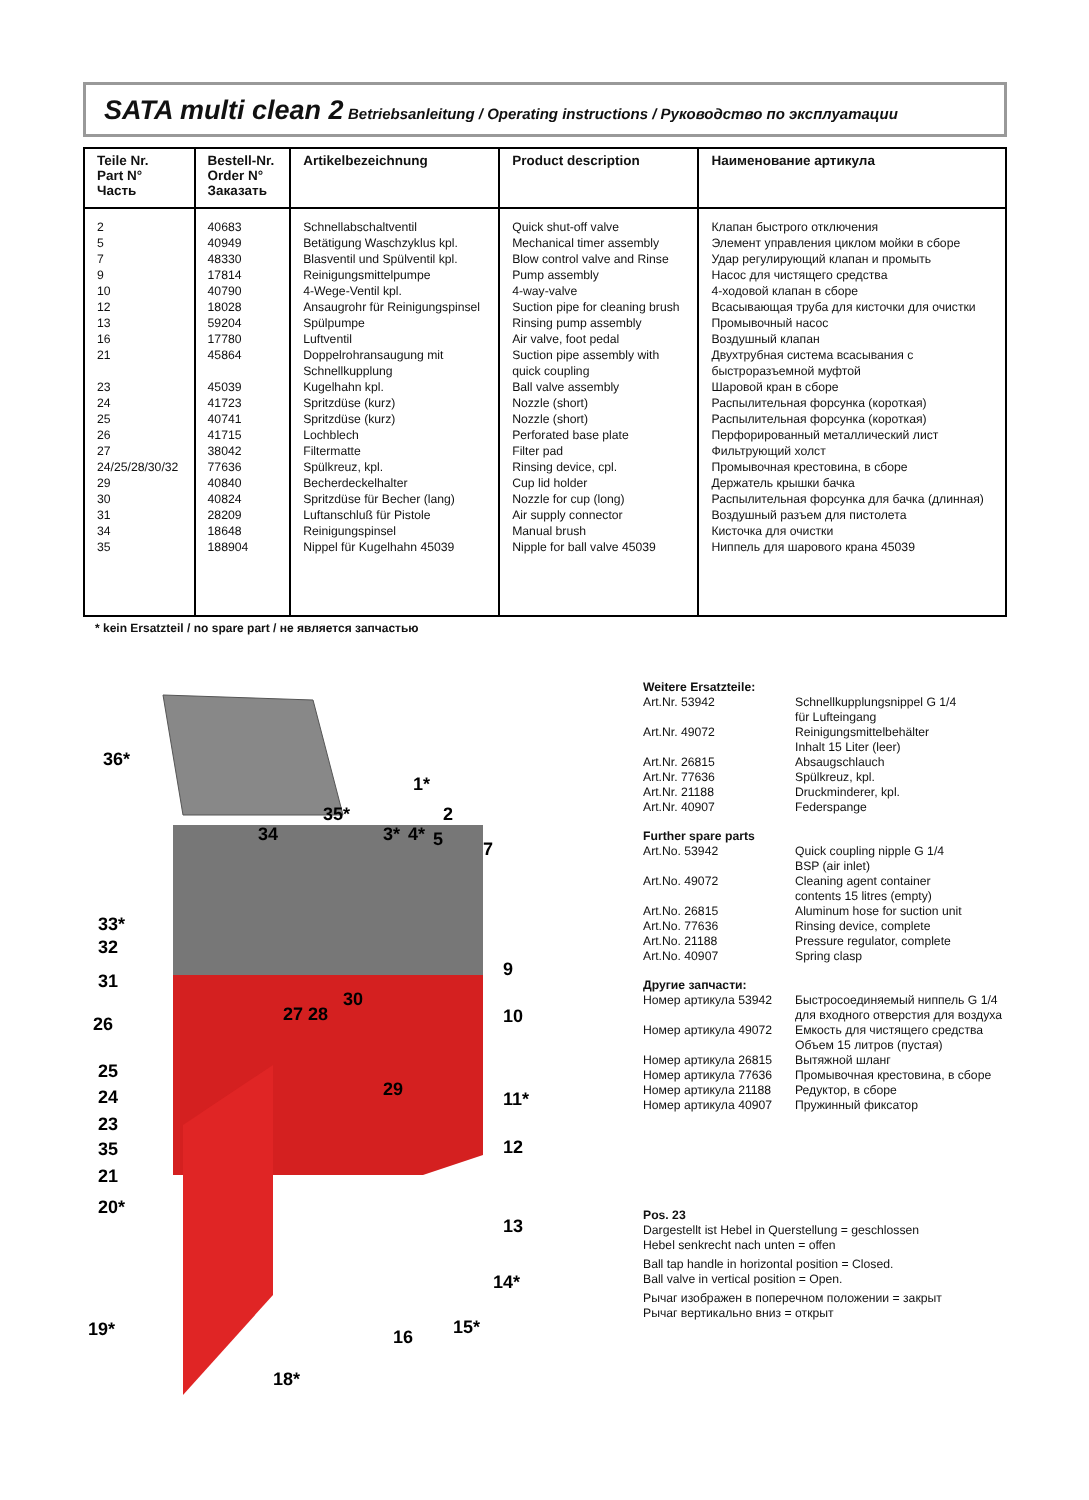SATA multi clean 2 Betriebsanleitung / Operating instructions / Руководство по эксплуатации
| Teile Nr. Part N° Часть | Bestell-Nr. Order N° Заказать | Artikelbezeichnung | Product description | Наименование артикула |
| --- | --- | --- | --- | --- |
| 2 5 7 9 10 12 13 16 21 23 24 25 26 27 24/25/28/30/32 29 30 31 34 35 | 40683 40949 48330 17814 40790 18028 59204 17780 45864 45039 41723 40741 41715 38042 77636 40840 40824 28209 18648 188904 | Schnellabschaltventil Betätigung Waschzyklus kpl. Blasventil und Spülventil kpl. Reinigungsmittelpumpe 4-Wege-Ventil kpl. Ansaugrohr für Reinigungspinsel Spülpumpe Luftventil Doppelrohransaugung mit Schnellkupplung Kugelhahn kpl. Spritzdüse (kurz) Spritzdüse (kurz) Lochblech Filtermatte Spülkreuz, kpl. Becherdeckelhalter Spritzdüse für Becher (lang) Luftanschluß für Pistole Reinigungspinsel Nippel für Kugelhahn 45039 | Quick shut-off valve Mechanical timer assembly Blow control valve and Rinse Pump assembly 4-way-valve Suction pipe for cleaning brush Rinsing pump assembly Air valve, foot pedal Suction pipe assembly with quick coupling Ball valve assembly Nozzle (short) Nozzle (short) Perforated base plate Filter pad Rinsing device, cpl. Cup lid holder Nozzle for cup (long) Air supply connector Manual brush Nipple for ball valve 45039 | Клапан быстрого отключения Элемент управления циклом мойки в сборе Удар регулирующий клапан и промыть Насос для чистящего средства 4-ходовой клапан в сборе Всасывающая труба для кисточки для очистки Промывочный насос Воздушный клапан Двухтрубная система всасывания с быстроразъемной муфтой Шаровой кран в сборе Распылительная форсунка (короткая) Распылительная форсунка (короткая) Перфорированный металлический лист Фильтрующий холст Промывочная крестовина, в сборе Держатель крышки бачка Распылительная форсунка для бачка (длинная) Воздушный разъем для пистолета Кисточка для очистки Ниппель для шарового крана 45039 |
* kein Ersatzteil / no spare part / не является запчастью
36*
34
35*
1*
2
33*
32
31
26
25
24
23
35
21
20*
19*
18*
9
10
11*
12
13
14*
15*
16
29
30
27
28
3*
4*
5
7
Weitere Ersatzteile:
| Art.Nr. 53942 | Schnellkupplungsnippel G 1/4 für Lufteingang |
| Art.Nr. 49072 | Reinigungsmittelbehälter Inhalt 15 Liter (leer) |
| Art.Nr. 26815 | Absaugschlauch |
| Art.Nr. 77636 | Spülkreuz, kpl. |
| Art.Nr. 21188 | Druckminderer, kpl. |
| Art.Nr. 40907 | Federspange |
Further spare parts
| Art.No. 53942 | Quick coupling nipple G 1/4 BSP (air inlet) |
| Art.No. 49072 | Cleaning agent container contents 15 litres (empty) |
| Art.No. 26815 | Aluminum hose for suction unit |
| Art.No. 77636 | Rinsing device, complete |
| Art.No. 21188 | Pressure regulator, complete |
| Art.No. 40907 | Spring clasp |
Другие запчасти:
| Номер артикула 53942 | Быстросоединяемый ниппель G 1/4 для входного отверстия для воздуха |
| Номер артикула 49072 | Емкость для чистящего средства Объем 15 литров (пустая) |
| Номер артикула 26815 | Вытяжной шланг |
| Номер артикула 77636 | Промывочная крестовина, в сборе |
| Номер артикула 21188 | Редуктор, в сборе |
| Номер артикула 40907 | Пружинный фиксатор |
Pos. 23
Dargestellt ist Hebel in Querstellung = geschlossen
Hebel senkrecht nach unten = offen
Ball tap handle in horizontal position = Closed.
Ball valve in vertical position = Open.
Рычаг изображен в поперечном положении = закрыт
Рычаг вертикально вниз = открыт